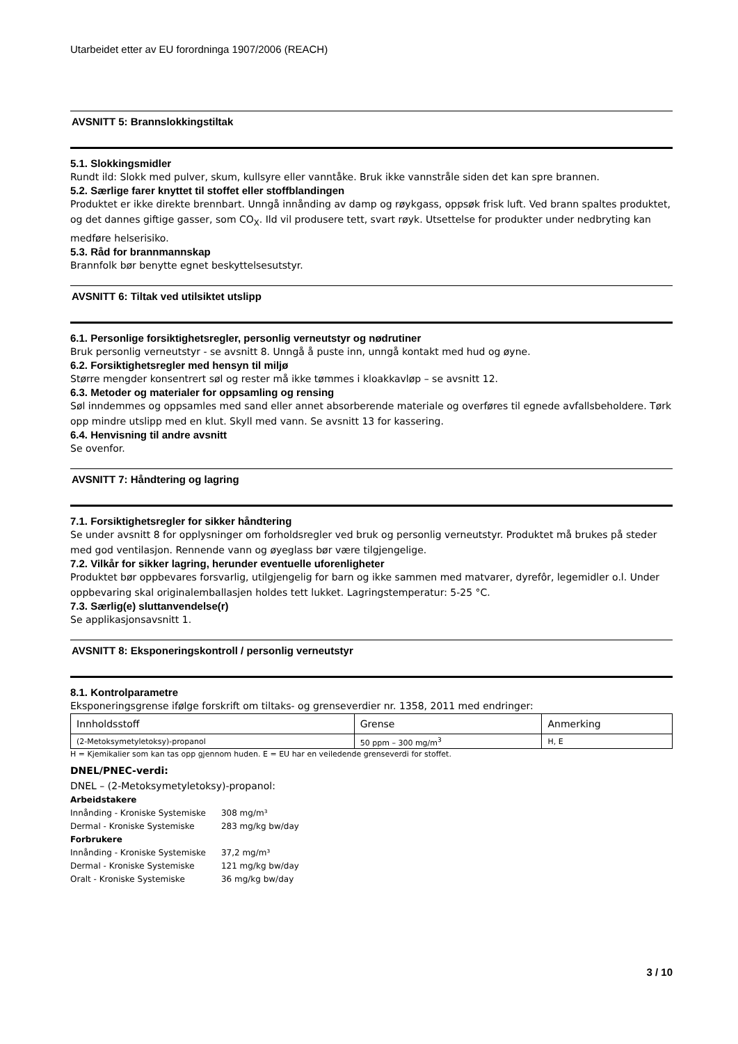Utarbeidet etter av EU forordninga 1907/2006 (REACH)
AVSNITT 5: Brannslokkingstiltak
5.1. Slokkingsmidler
Rundt ild: Slokk med pulver, skum, kullsyre eller vanntåke. Bruk ikke vannstråle siden det kan spre brannen.
5.2. Særlige farer knyttet til stoffet eller stoffblandingen
Produktet er ikke direkte brennbart. Unngå innånding av damp og røykgass, oppsøk frisk luft. Ved brann spaltes produktet, og det dannes giftige gasser, som CO<sub>X</sub>. Ild vil produsere tett, svart røyk. Utsettelse for produkter under nedbryting kan medføre helserisiko.
5.3. Råd for brannmannskap
Brannfolk bør benytte egnet beskyttelsesutstyr.
AVSNITT 6: Tiltak ved utilsiktet utslipp
6.1. Personlige forsiktighetsregler, personlig verneutstyr og nødrutiner
Bruk personlig verneutstyr - se avsnitt 8. Unngå å puste inn, unngå kontakt med hud og øyne.
6.2. Forsiktighetsregler med hensyn til miljø
Større mengder konsentrert søl og rester må ikke tømmes i kloakkavløp – se avsnitt 12.
6.3. Metoder og materialer for oppsamling og rensing
Søl inndemmes og oppsamles med sand eller annet absorberende materiale og overføres til egnede avfallsbeholdere. Tørk opp mindre utslipp med en klut. Skyll med vann. Se avsnitt 13 for kassering.
6.4. Henvisning til andre avsnitt
Se ovenfor.
AVSNITT 7: Håndtering og lagring
7.1. Forsiktighetsregler for sikker håndtering
Se under avsnitt 8 for opplysninger om forholdsregler ved bruk og personlig verneutstyr. Produktet må brukes på steder med god ventilasjon. Rennende vann og øyeglass bør være tilgjengelige.
7.2. Vilkår for sikker lagring, herunder eventuelle uforenligheter
Produktet bør oppbevares forsvarlig, utilgjengelig for barn og ikke sammen med matvarer, dyrefôr, legemidler o.l. Under oppbevaring skal originalemballasjen holdes tett lukket. Lagringstemperatur: 5-25 °C.
7.3. Særlig(e) sluttanvendelse(r)
Se applikasjonsavsnitt 1.
AVSNITT 8: Eksponeringskontroll / personlig verneutstyr
8.1. Kontrolparametre
Eksponeringsgrense ifølge forskrift om tiltaks- og grenseverdier nr. 1358, 2011 med endringer:
| Innholdsstoff | Grense | Anmerking |
| --- | --- | --- |
| (2-Metoksymetyletoksy)-propanol | 50 ppm – 300 mg/m<sup>3</sup> | H, E |
H = Kjemikalier som kan tas opp gjennom huden. E = EU har en veiledende grenseverdi for stoffet.
DNEL/PNEC-verdi:
DNEL – (2-Metoksymetyletoksy)-propanol:
| Arbeidstakere | |
| Innånding - Kroniske Systemiske | 308 mg/m³ |
| Dermal - Kroniske Systemiske | 283 mg/kg bw/day |
| Forbrukere | |
| Innånding - Kroniske Systemiske | 37,2 mg/m³ |
| Dermal - Kroniske Systemiske | 121 mg/kg bw/day |
| Oralt - Kroniske Systemiske | 36 mg/kg bw/day |
3 / 10